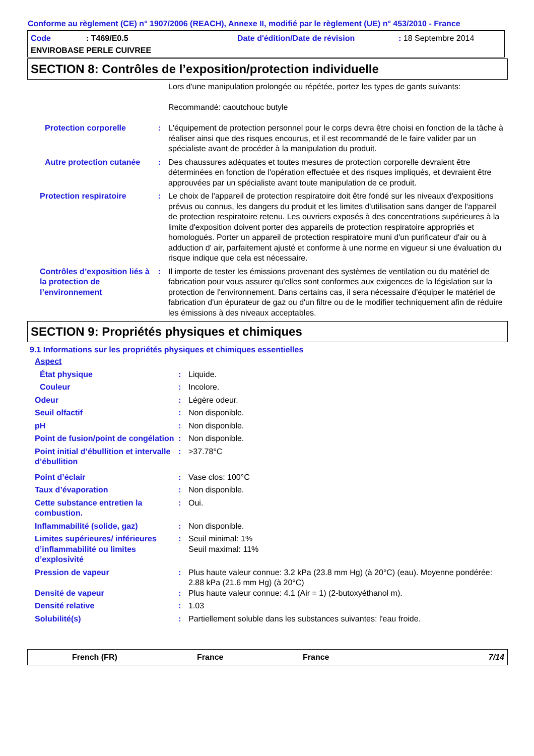Conforme au règlement (CE) n° 1907/2006 (REACH), Annexe II, modifié par le règlement (UE) n° 453/2010 - France
Code: T469/E0.5 Date d'édition/Date de révision: 18 Septembre 2014 ENVIROBASE PERLE CUIVREE
SECTION 8: Contrôles de l’exposition/protection individuelle
| | | Lors d'une manipulation prolongée ou répétée, portez les types de gants suivants: Recommandé: caoutchouc butyle |
| Protection corporelle | : | L'équipement de protection personnel pour le corps devra être choisi en fonction de la tâche à réaliser ainsi que des risques encourus, et il est recommandé de le faire valider par un spécialiste avant de procéder à la manipulation du produit. |
| Autre protection cutanée | : | Des chaussures adéquates et toutes mesures de protection corporelle devraient être déterminées en fonction de l'opération effectuée et des risques impliqués, et devraient être approuvées par un spécialiste avant toute manipulation de ce produit. |
| Protection respiratoire | : | Le choix de l'appareil de protection respiratoire doit être fondé sur les niveaux d'expositions prévus ou connus, les dangers du produit et les limites d'utilisation sans danger de l'appareil de protection respiratoire retenu. Les ouvriers exposés à des concentrations supérieures à la limite d'exposition doivent porter des appareils de protection respiratoire appropriés et homologués. Porter un appareil de protection respiratoire muni d'un purificateur d'air ou à adduction d' air, parfaitement ajusté et conforme à une norme en vigueur si une évaluation du risque indique que cela est nécessaire. |
| Contrôles d’exposition liés à la protection de l’environnement | : | Il importe de tester les émissions provenant des systèmes de ventilation ou du matériel de fabrication pour vous assurer qu'elles sont conformes aux exigences de la législation sur la protection de l'environnement. Dans certains cas, il sera nécessaire d'équiper le matériel de fabrication d'un épurateur de gaz ou d'un filtre ou de le modifier techniquement afin de réduire les émissions à des niveaux acceptables. |
SECTION 9: Propriétés physiques et chimiques
9.1 Informations sur les propriétés physiques et chimiques essentielles
| Aspect | | |
| État physique | : | Liquide. |
| Couleur | : | Incolore. |
| Odeur | : | Légère odeur. |
| Seuil olfactif | : | Non disponible. |
| pH | : | Non disponible. |
| Point de fusion/point de congélation | : | Non disponible. |
| Point initial d’ébullition et intervalle d’ébullition | : | >37.78°C |
| Point d’éclair | : | Vase clos: 100°C |
| Taux d’évaporation | : | Non disponible. |
| Cette substance entretien la combustion. | : | Oui. |
| Inflammabilité (solide, gaz) | : | Non disponible. |
| Limites supérieures/ inférieures d’inflammabilité ou limites d’explosivité | : | Seuil minimal: 1% Seuil maximal: 11% |
| Pression de vapeur | : | Plus haute valeur connue: 3.2 kPa (23.8 mm Hg) (à 20°C) (eau). Moyenne pondérée: 2.88 kPa (21.6 mm Hg) (à 20°C) |
| Densité de vapeur | : | Plus haute valeur connue: 4.1 (Air = 1) (2-butoxyéthanol m). |
| Densité relative | : | 1.03 |
| Solubilité(s) | : | Partiellement soluble dans les substances suivantes: l'eau froide. |
French (FR) France France 7/14